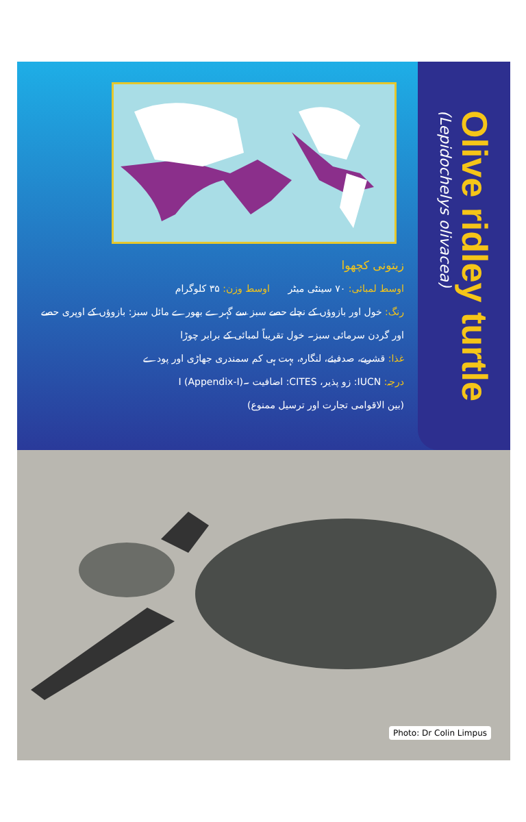زیتونی کچھوا
اوسط لمبائی: ۷۰ سینٹی میٹر اوسط وزن: ۳۵ کلوگرام
رنگ: خول اور بازوؤں کے نچلے حصے سبز سے گہرے بھورے مائل سبز: بازوؤں کے اوپری حصے اور گردن سرمائی سبز۔ خول تقریباً لمبائی کے برابر چوڑا
غذا: قشریے، صدفیئے، لنگارہ، بہت ہی کم سمندری جھاڑی اور پودے
درجہ: IUCN: زو پذیر، CITES: اضافیت ۔I (Appendix-I)
(بین الاقوامی تجارت اور ترسیل ممنوع)
Olive ridley turtle
(Lepidochelys olivacea)
Photo: Dr Colin Limpus